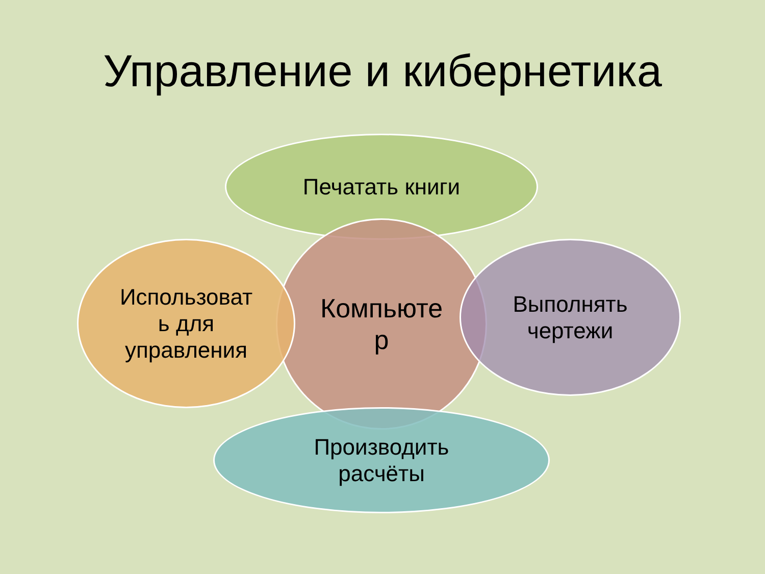Управление и кибернетика
Печатать книги
Компьюте
р
Использоват
ь для
управления
Выполнять
чертежи
Производить
расчёты